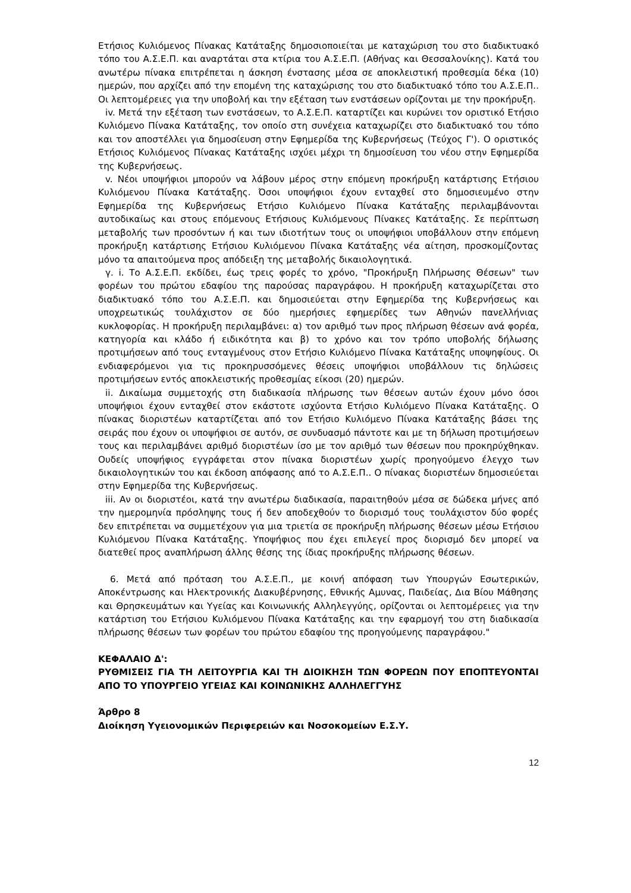Ετήσιος Κυλιόμενος Πίνακας Κατάταξης δημοσιοποιείται με καταχώριση του στο διαδικτυακό τόπο του Α.Σ.Ε.Π. και αναρτάται στα κτίρια του Α.Σ.Ε.Π. (Αθήνας και Θεσσαλονίκης). Κατά του ανωτέρω πίνακα επιτρέπεται η άσκηση ένστασης μέσα σε αποκλειστική προθεσμία δέκα (10) ημερών, που αρχίζει από την επομένη της καταχώρισης του στο διαδικτυακό τόπο του Α.Σ.Ε.Π.. Οι λεπτομέρειες για την υποβολή και την εξέταση των ενστάσεων ορίζονται με την προκήρυξη.
iv. Μετά την εξέταση των ενστάσεων, το Α.Σ.Ε.Π. καταρτίζει και κυρώνει τον οριστικό Ετήσιο Κυλιόμενο Πίνακα Κατάταξης, τον οποίο στη συνέχεια καταχωρίζει στο διαδικτυακό του τόπο και τον αποστέλλει για δημοσίευση στην Εφημερίδα της Κυβερνήσεως (Τεύχος Γ'). Ο οριστικός Ετήσιος Κυλιόμενος Πίνακας Κατάταξης ισχύει μέχρι τη δημοσίευση του νέου στην Εφημερίδα της Κυβερνήσεως.
v. Νέοι υποψήφιοι μπορούν να λάβουν μέρος στην επόμενη προκήρυξη κατάρτισης Ετήσιου Κυλιόμενου Πίνακα Κατάταξης. Όσοι υποψήφιοι έχουν ενταχθεί στο δημοσιευμένο στην Εφημερίδα της Κυβερνήσεως Ετήσιο Κυλιόμενο Πίνακα Κατάταξης περιλαμβάνονται αυτοδικαίως και στους επόμενους Ετήσιους Κυλιόμενους Πίνακες Κατάταξης. Σε περίπτωση μεταβολής των προσόντων ή και των ιδιοτήτων τους οι υποψήφιοι υποβάλλουν στην επόμενη προκήρυξη κατάρτισης Ετήσιου Κυλιόμενου Πίνακα Κατάταξης νέα αίτηση, προσκομίζοντας μόνο τα απαιτούμενα προς απόδειξη της μεταβολής δικαιολογητικά.
γ. i. Το Α.Σ.Ε.Π. εκδίδει, έως τρεις φορές το χρόνο, "Προκήρυξη Πλήρωσης Θέσεων" των φορέων του πρώτου εδαφίου της παρούσας παραγράφου. Η προκήρυξη καταχωρίζεται στο διαδικτυακό τόπο του Α.Σ.Ε.Π. και δημοσιεύεται στην Εφημερίδα της Κυβερνήσεως και υποχρεωτικώς τουλάχιστον σε δύο ημερήσιες εφημερίδες των Αθηνών πανελλήνιας κυκλοφορίας. Η προκήρυξη περιλαμβάνει: α) τον αριθμό των προς πλήρωση θέσεων ανά φορέα, κατηγορία και κλάδο ή ειδικότητα και β) το χρόνο και τον τρόπο υποβολής δήλωσης προτιμήσεων από τους ενταγμένους στον Ετήσιο Κυλιόμενο Πίνακα Κατάταξης υποψηφίους. Οι ενδιαφερόμενοι για τις προκηρυσσόμενες θέσεις υποψήφιοι υποβάλλουν τις δηλώσεις προτιμήσεων εντός αποκλειστικής προθεσμίας είκοσι (20) ημερών.
ii. Δικαίωμα συμμετοχής στη διαδικασία πλήρωσης των θέσεων αυτών έχουν μόνο όσοι υποψήφιοι έχουν ενταχθεί στον εκάστοτε ισχύοντα Ετήσιο Κυλιόμενο Πίνακα Κατάταξης. Ο πίνακας διοριστέων καταρτίζεται από τον Ετήσιο Κυλιόμενο Πίνακα Κατάταξης βάσει της σειράς που έχουν οι υποψήφιοι σε αυτόν, σε συνδυασμό πάντοτε και με τη δήλωση προτιμήσεων τους και περιλαμβάνει αριθμό διοριστέων ίσο με τον αριθμό των θέσεων που προκηρύχθηκαν. Ουδείς υποψήφιος εγγράφεται στον πίνακα διοριστέων χωρίς προηγούμενο έλεγχο των δικαιολογητικών του και έκδοση απόφασης από το Α.Σ.Ε.Π.. Ο πίνακας διοριστέων δημοσιεύεται στην Εφημερίδα της Κυβερνήσεως.
iii. Αν οι διοριστέοι, κατά την ανωτέρω διαδικασία, παραιτηθούν μέσα σε δώδεκα μήνες από την ημερομηνία πρόσληψης τους ή δεν αποδεχθούν το διορισμό τους τουλάχιστον δύο φορές δεν επιτρέπεται να συμμετέχουν για μια τριετία σε προκήρυξη πλήρωσης θέσεων μέσω Ετήσιου Κυλιόμενου Πίνακα Κατάταξης. Υποψήφιος που έχει επιλεγεί προς διορισμό δεν μπορεί να διατεθεί προς αναπλήρωση άλλης θέσης της ίδιας προκήρυξης πλήρωσης θέσεων.
6. Μετά από πρόταση του Α.Σ.Ε.Π., με κοινή απόφαση των Υπουργών Εσωτερικών, Αποκέντρωσης και Ηλεκτρονικής Διακυβέρνησης, Εθνικής Αμυνας, Παιδείας, Δια Βίου Μάθησης και Θρησκευμάτων και Υγείας και Κοινωνικής Αλληλεγγύης, ορίζονται οι λεπτομέρειες για την κατάρτιση του Ετήσιου Κυλιόμενου Πίνακα Κατάταξης και την εφαρμογή του στη διαδικασία πλήρωσης θέσεων των φορέων του πρώτου εδαφίου της προηγούμενης παραγράφου."
ΚΕΦΑΛΑΙΟ Δ':
ΡΥΘΜΙΣΕΙΣ ΓΙΑ ΤΗ ΛΕΙΤΟΥΡΓΙΑ ΚΑΙ ΤΗ ΔΙΟΙΚΗΣΗ ΤΩΝ ΦΟΡΕΩΝ ΠΟΥ ΕΠΟΠΤΕΥΟΝΤΑΙ ΑΠΟ ΤΟ ΥΠΟΥΡΓΕΙΟ ΥΓΕΙΑΣ ΚΑΙ ΚΟΙΝΩΝΙΚΗΣ ΑΛΛΗΛΕΓΓΥΗΣ
Άρθρο 8
Διοίκηση Υγειονομικών Περιφερειών και Νοσοκομείων Ε.Σ.Υ.
12